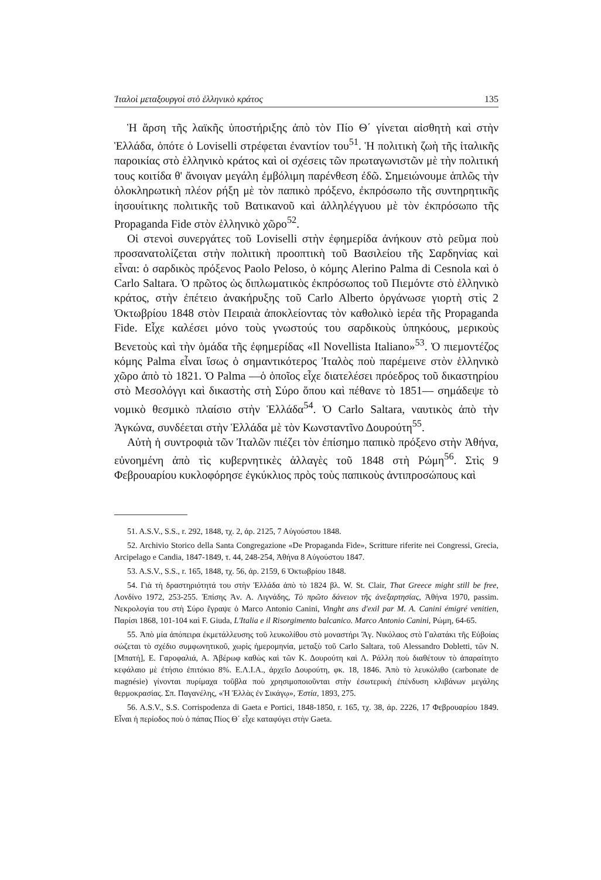Ἰταλοὶ μεταξουργοὶ στὸ ἑλληνικὸ κράτος 135
Ἡ ἄρση τῆς λαϊκῆς ὑποστήριξης ἀπὸ τὸν Πίο Θ΄ γίνεται αἰσθητὴ καὶ στὴν Ἑλλάδα, ὁπότε ὁ Loviselli στρέφεται ἐναντίον του<sup>51</sup>. Ἡ πολιτικὴ ζωὴ τῆς ἰταλικῆς παροικίας στὸ ἑλληνικὸ κράτος καὶ οἱ σχέσεις τῶν πρωταγωνιστῶν μὲ τὴν πολιτική τους κοιτίδα θ' ἄνοιγαν μεγάλη ἐμβόλιμη παρένθεση ἐδῶ. Σημειώνουμε ἁπλῶς τὴν ὁλοκληρωτικὴ πλέον ρήξη μὲ τὸν παπικὸ πρόξενο, ἐκπρόσωπο τῆς συντηρητικῆς ἰησουίτικης πολιτικῆς τοῦ Βατικανοῦ καὶ ἀλληλέγγυου μὲ τὸν ἐκπρόσωπο τῆς Propaganda Fide στὸν ἑλληνικὸ χῶρο<sup>52</sup>.
Οἱ στενοὶ συνεργάτες τοῦ Loviselli στὴν ἐφημερίδα ἀνήκουν στὸ ρεῦμα ποὺ προσανατολίζεται στὴν πολιτικὴ προοπτικὴ τοῦ Βασιλείου τῆς Σαρδηνίας καὶ εἶναι: ὁ σαρδικὸς πρόξενος Paolo Peloso, ὁ κόμης Alerino Palma di Cesnola καὶ ὁ Carlo Saltara. Ὁ πρῶτος ὡς διπλωματικὸς ἐκπρόσωπος τοῦ Πιεμόντε στὸ ἑλληνικὸ κράτος, στὴν ἐπέτειο ἀνακήρυξης τοῦ Carlo Alberto ὀργάνωσε γιορτὴ στὶς 2 Ὀκτωβρίου 1848 στὸν Πειραιὰ ἀποκλείοντας τὸν καθολικὸ ἱερέα τῆς Propaganda Fide. Εἶχε καλέσει μόνο τοὺς γνωστούς του σαρδικοὺς ὑπηκόους, μερικοὺς Βενετοὺς καὶ τὴν ὁμάδα τῆς ἐφημερίδας «Il Novellista Italiano»<sup>53</sup>. Ὁ πιεμοντέζος κόμης Palma εἶναι ἴσως ὁ σημαντικότερος Ἰταλὸς ποὺ παρέμεινε στὸν ἑλληνικὸ χῶρο ἀπὸ τὸ 1821. Ὁ Palma —ὁ ὁποῖος εἶχε διατελέσει πρόεδρος τοῦ δικαστηρίου στὸ Μεσολόγγι καὶ δικαστὴς στὴ Σύρο ὅπου καὶ πέθανε τὸ 1851— σημάδεψε τὸ νομικὸ θεσμικὸ πλαίσιο στὴν Ἑλλάδα<sup>54</sup>. Ὁ Carlo Saltara, ναυτικὸς ἀπὸ τὴν Ἀγκώνα, συνδέεται στὴν Ἑλλάδα μὲ τὸν Κωνσταντῖνο Δουρούτη<sup>55</sup>.
Αὐτὴ ἡ συντροφιὰ τῶν Ἰταλῶν πιέζει τὸν ἐπίσημο παπικὸ πρόξενο στὴν Ἀθήνα, εὐνοημένη ἀπὸ τὶς κυβερνητικὲς ἀλλαγὲς τοῦ 1848 στὴ Ρώμη<sup>56</sup>. Στὶς 9 Φεβρουαρίου κυκλοφόρησε ἐγκύκλιος πρὸς τοὺς παπικοὺς ἀντιπροσώπους καὶ
51. A.S.V., S.S., r. 292, 1848, τχ. 2, ἀρ. 2125, 7 Αὐγούστου 1848.
52. Archivio Storico della Santa Congregazione «De Propaganda Fide», Scritture riferite nei Congressi, Grecia, Arcipelago e Candia, 1847-1849, τ. 44, 248-254, Ἀθήνα 8 Αὐγούστου 1847.
53. A.S.V., S.S., r. 165, 1848, τχ. 56, ἀρ. 2159, 6 Ὀκτωβρίου 1848.
54. Γιὰ τὴ δραστηριότητά του στὴν Ἑλλάδα ἀπὸ τὸ 1824 βλ. W. St. Clair, That Greece might still be free, Λονδίνο 1972, 253-255. Ἐπίσης Ἀν. Α. Λιγνάδης, Τὸ πρῶτο δάνειον τῆς ἀνεξαρτησίας, Ἀθήνα 1970, passim. Νεκρολογία του στὴ Σύρο ἔγραψε ὁ Marco Antonio Canini, Vinght ans d'exil par M. A. Canini émigré venitien, Παρίσι 1868, 101-104 καὶ F. Giuda, L'Italia e il Risorgimento balcanico. Marco Antonio Canini, Ρώμη, 64-65.
55. Ἀπὸ μία ἀπόπειρα ἐκμετάλλευσης τοῦ λευκολίθου στὸ μοναστήρι Ἅγ. Νικόλαος στὸ Γαλατάκι τῆς Εὐβοίας σώζεται τὸ σχέδιο συμφωνητικοῦ, χωρὶς ἡμερομηνία, μεταξὺ τοῦ Carlo Saltara, τοῦ Alessandro Dobletti, τῶν Ν. [Μπατή], Ε. Γαροφαλιά, Α. Ἀβέρωφ καθὼς καὶ τῶν Κ. Δουρούτη καὶ Λ. Ράλλη ποὺ διαθέτουν τὸ ἀπαραίτητο κεφάλαιο μὲ ἐτήσιο ἐπιτόκιο 8%. Ε.Λ.Ι.Α., ἀρχεῖο Δουρούτη, φκ. 18, 1846. Ἀπὸ τὸ λευκόλιθο (carbonate de magnésie) γίνονται πυρίμαχα τοῦβλα ποὺ χρησιμοποιοῦνται στὴν ἐσωτερικὴ ἐπένδυση κλιβάνων μεγάλης θερμοκρασίας. Σπ. Παγανέλης, «Ἡ Ἑλλὰς ἐν Σικάγῳ», Ἑστία, 1893, 275.
56. A.S.V., S.S. Corrispodenza di Gaeta e Portici, 1848-1850, r. 165, τχ. 38, ἀρ. 2226, 17 Φεβρουαρίου 1849. Εἶναι ἡ περίοδος ποὺ ὁ πάπας Πίος Θ΄ εἶχε καταφύγει στὴν Gaeta.